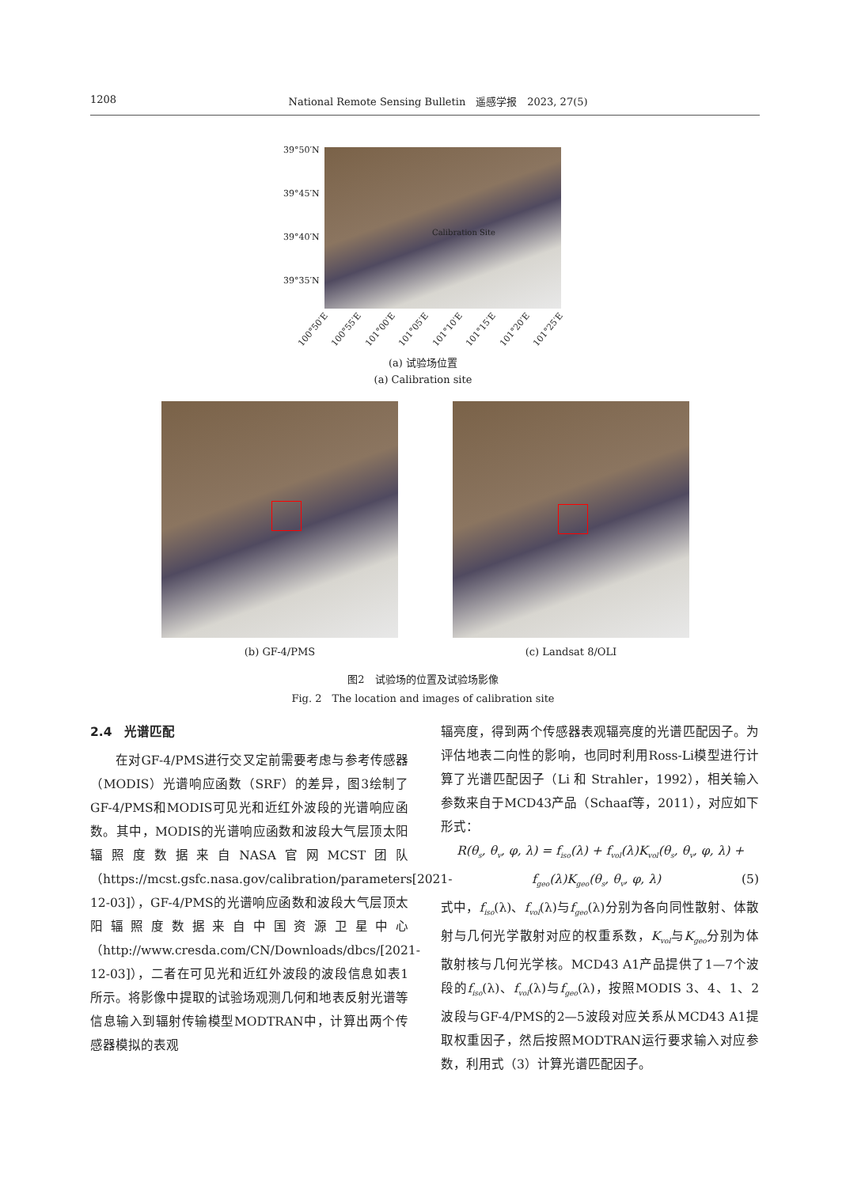1208 National Remote Sensing Bulletin　遥感学报　2023, 27(5)
39°50′N
39°45′N
39°40′N
39°35′N
Calibration Site
100°50′E 100°55′E 101°00′E 101°05′E 101°10′E 101°15′E 101°20′E 101°25′E
(a) 试验场位置
(a) Calibration site
(b) GF-4/PMS (c) Landsat 8/OLI
图2　试验场的位置及试验场影像
Fig. 2　The location and images of calibration site
2.4　光谱匹配
　　在对GF-4/PMS进行交叉定前需要考虑与参考传感器（MODIS）光谱响应函数（SRF）的差异，图3绘制了GF-4/PMS和MODIS可见光和近红外波段的光谱响应函数。其中，MODIS的光谱响应函数和波段大气层顶太阳辐照度数据来自NASA官网MCST团队（https://mcst.gsfc.nasa.gov/calibration/parameters[2021-12-03]），GF-4/PMS的光谱响应函数和波段大气层顶太阳辐照度数据来自中国资源卫星中心（http://www.cresda.com/CN/Downloads/dbcs/[2021-12-03]），二者在可见光和近红外波段的波段信息如表1所示。将影像中提取的试验场观测几何和地表反射光谱等信息输入到辐射传输模型MODTRAN中，计算出两个传感器模拟的表观
辐亮度，得到两个传感器表观辐亮度的光谱匹配因子。为评估地表二向性的影响，也同时利用Ross-Li模型进行计算了光谱匹配因子（Li 和 Strahler，1992），相关输入参数来自于MCD43产品（Schaaf等，2011），对应如下形式：
R(θ<sub>s</sub>, θ<sub>v</sub>, φ, λ) = f<sub>iso</sub>(λ) + f<sub>vol</sub>(λ)K<sub>vol</sub>(θ<sub>s</sub>, θ<sub>v</sub>, φ, λ) +
f<sub>geo</sub>(λ)K<sub>geo</sub>(θ<sub>s</sub>, θ<sub>v</sub>, φ, λ) (5)
式中，f<sub>iso</sub>(λ)、f<sub>vol</sub>(λ)与f<sub>geo</sub>(λ)分别为各向同性散射、体散射与几何光学散射对应的权重系数，K<sub>vol</sub>与K<sub>geo</sub>分别为体散射核与几何光学核。MCD43 A1产品提供了1—7个波段的f<sub>iso</sub>(λ)、f<sub>vol</sub>(λ)与f<sub>geo</sub>(λ)，按照MODIS 3、4、1、2波段与GF-4/PMS的2—5波段对应关系从MCD43 A1提取权重因子，然后按照MODTRAN运行要求输入对应参数，利用式（3）计算光谱匹配因子。